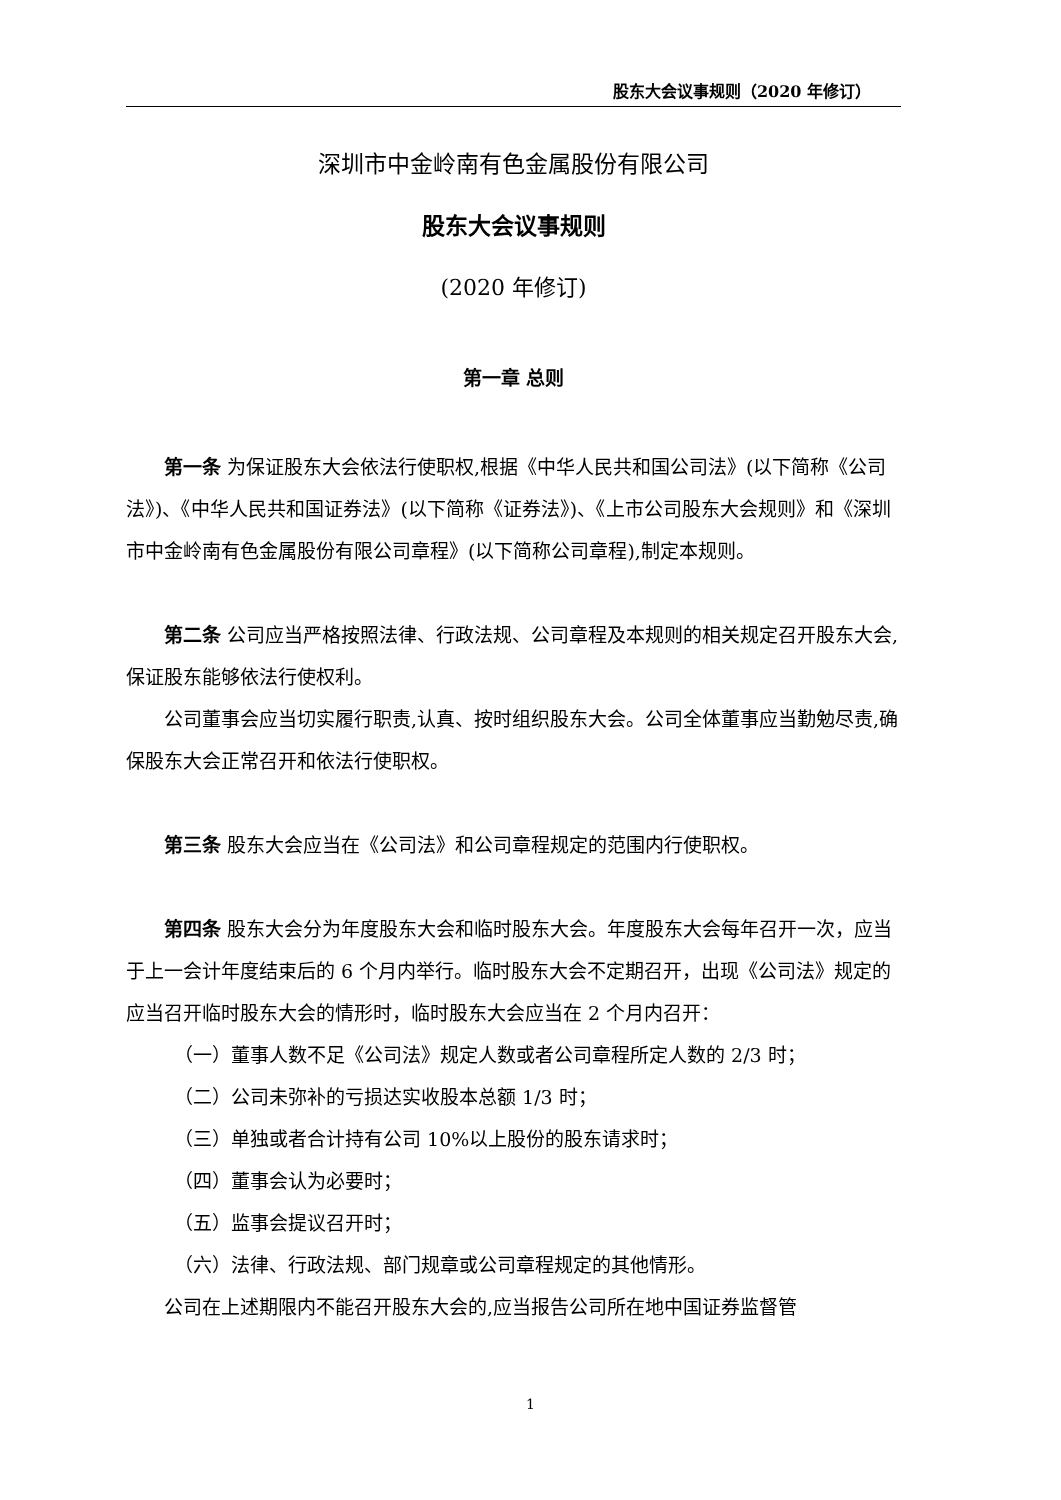股东大会议事规则（2020 年修订）
深圳市中金岭南有色金属股份有限公司
股东大会议事规则
(2020 年修订)
第一章 总则
第一条 为保证股东大会依法行使职权,根据《中华人民共和国公司法》(以下简称《公司法》)、《中华人民共和国证券法》(以下简称《证券法》)、《上市公司股东大会规则》和《深圳市中金岭南有色金属股份有限公司章程》(以下简称公司章程),制定本规则。
第二条 公司应当严格按照法律、行政法规、公司章程及本规则的相关规定召开股东大会,保证股东能够依法行使权利。
公司董事会应当切实履行职责,认真、按时组织股东大会。公司全体董事应当勤勉尽责,确保股东大会正常召开和依法行使职权。
第三条 股东大会应当在《公司法》和公司章程规定的范围内行使职权。
第四条 股东大会分为年度股东大会和临时股东大会。年度股东大会每年召开一次，应当于上一会计年度结束后的 6 个月内举行。临时股东大会不定期召开，出现《公司法》规定的应当召开临时股东大会的情形时，临时股东大会应当在 2 个月内召开：
（一）董事人数不足《公司法》规定人数或者公司章程所定人数的 2/3 时；
（二）公司未弥补的亏损达实收股本总额 1/3 时；
（三）单独或者合计持有公司 10%以上股份的股东请求时；
（四）董事会认为必要时；
（五）监事会提议召开时；
（六）法律、行政法规、部门规章或公司章程规定的其他情形。
公司在上述期限内不能召开股东大会的,应当报告公司所在地中国证券监督管
1